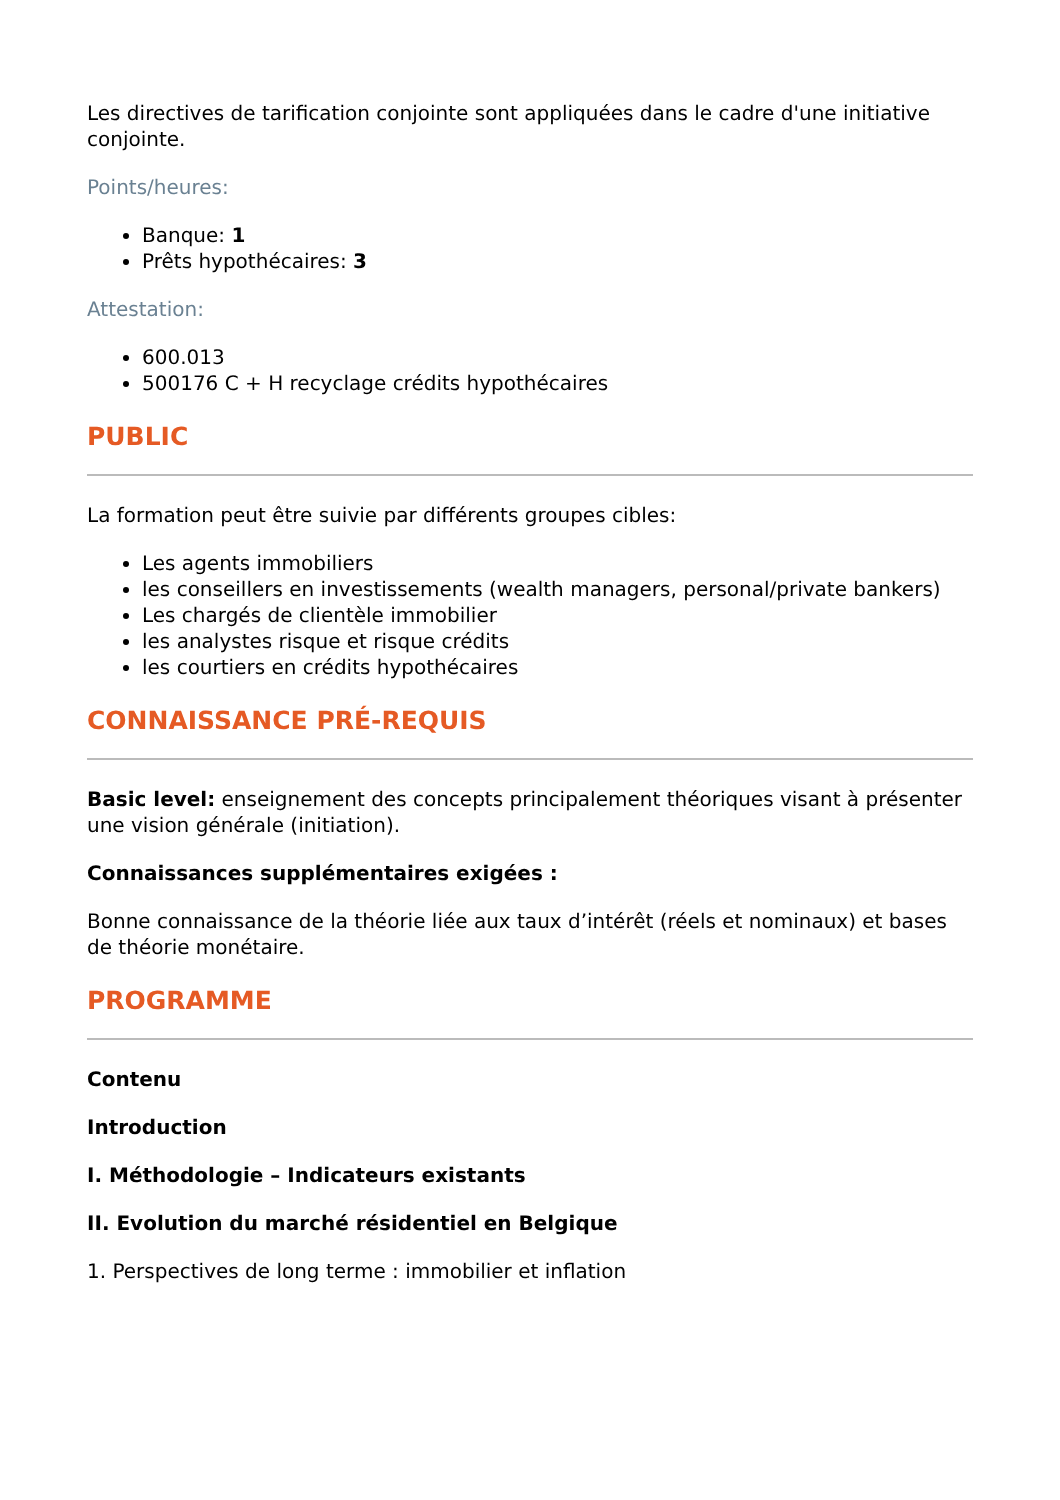Les directives de tarification conjointe sont appliquées dans le cadre d'une initiative conjointe.
Points/heures:
Banque: 1
Prêts hypothécaires: 3
Attestation:
600.013
500176 C + H recyclage crédits hypothécaires
PUBLIC
La formation peut être suivie par différents groupes cibles:
Les agents immobiliers
les conseillers en investissements (wealth managers, personal/private bankers)
Les chargés de clientèle immobilier
les analystes risque et risque crédits
les courtiers en crédits hypothécaires
CONNAISSANCE PRÉ-REQUIS
Basic level: enseignement des concepts principalement théoriques visant à présenter une vision générale (initiation).
Connaissances supplémentaires exigées :
Bonne connaissance de la théorie liée aux taux d’intérêt (réels et nominaux) et bases de théorie monétaire.
PROGRAMME
Contenu
Introduction
I. Méthodologie – Indicateurs existants
II. Evolution du marché résidentiel en Belgique
1. Perspectives de long terme : immobilier et inflation